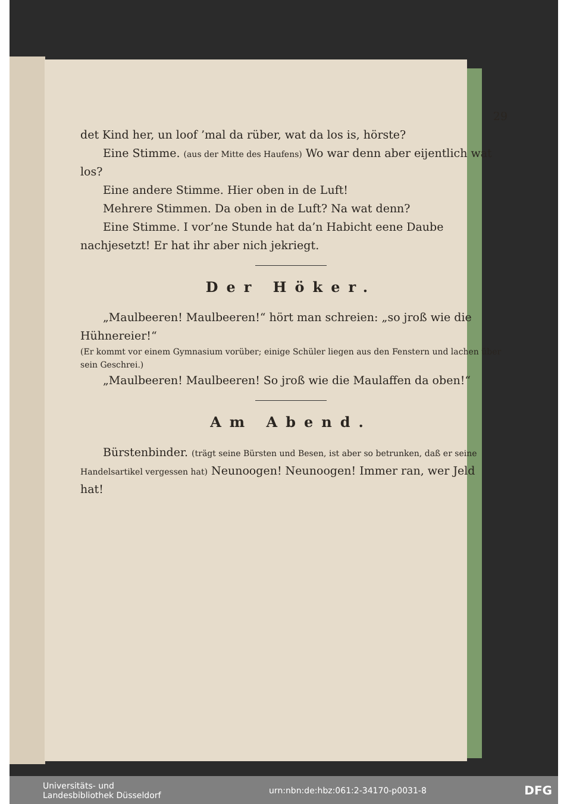29
det Kind her, un loof ’mal da rüber, wat da los is, hörste?
Eine Stimme. (aus der Mitte des Haufens) Wo war denn aber eijentlich wat los?
Eine andere Stimme. Hier oben in de Luft!
Mehrere Stimmen. Da oben in de Luft? Na wat denn?
Eine Stimme. I vor’ne Stunde hat da’n Habicht eene Daube nachjesetzt! Er hat ihr aber nich jekriegt.
Der Höker.
„Maulbeeren! Maulbeeren!“ hört man schreien: „so jroß wie die Hühnereier!“
(Er kommt vor einem Gymnasium vorüber; einige Schüler liegen aus den Fenstern und lachen über sein Geschrei.)
„Maulbeeren! Maulbeeren! So jroß wie die Maulaffen da oben!“
Am Abend.
Bürstenbinder. (trägt seine Bürsten und Besen, ist aber so betrunken, daß er seine Handelsartikel vergessen hat) Neunoogen! Neunoogen! Immer ran, wer Jeld hat!
Universitäts- und
Landesbibliothek Düsseldorf urn:nbn:de:hbz:061:2-34170-p0031-8 DFG